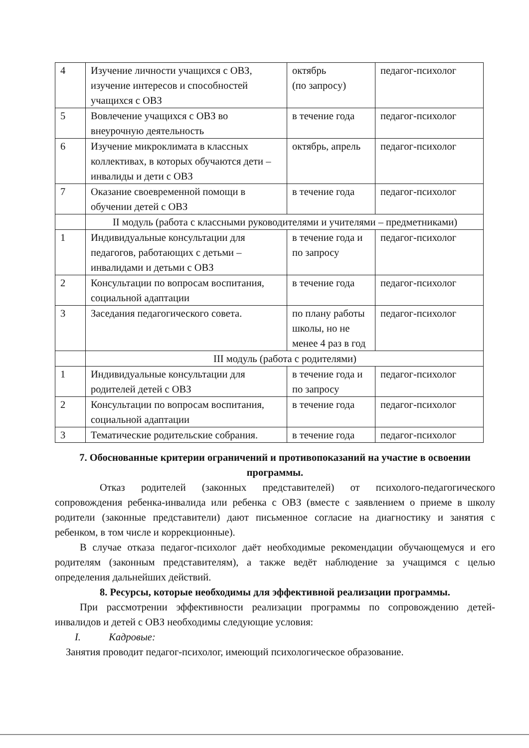| 4 | Изучение личности учащихся с ОВЗ, изучение интересов и способностей учащихся с ОВЗ | октябрь (по запросу) | педагог-психолог |
| 5 | Вовлечение учащихся с ОВЗ во внеурочную деятельность | в течение года | педагог-психолог |
| 6 | Изучение микроклимата в классных коллективах, в которых обучаются дети –инвалиды и дети с ОВЗ | октябрь, апрель | педагог-психолог |
| 7 | Оказание своевременной помощи в обучении детей с ОВЗ | в течение года | педагог-психолог |
| | II модуль (работа с классными руководителями и учителями – предметниками) | | |
| 1 | Индивидуальные консультации для педагогов, работающих с детьми – инвалидами и детьми с ОВЗ | в течение года и по запросу | педагог-психолог |
| 2 | Консультации по вопросам воспитания, социальной адаптации | в течение года | педагог-психолог |
| 3 | Заседания педагогического совета. | по плану работы школы, но не менее 4 раз в год | педагог-психолог |
| | III модуль (работа с родителями) | | |
| 1 | Индивидуальные консультации для родителей детей с ОВЗ | в течение года и по запросу | педагог-психолог |
| 2 | Консультации по вопросам воспитания, социальной адаптации | в течение года | педагог-психолог |
| 3 | Тематические родительские собрания. | в течение года | педагог-психолог |
7. Обоснованные критерии ограничений и противопоказаний на участие в освоении программы.
Отказ родителей (законных представителей) от психолого-педагогического сопровождения ребенка-инвалида или ребенка с ОВЗ (вместе с заявлением о приеме в школу родители (законные представители) дают письменное согласие на диагностику и занятия с ребенком, в том числе и коррекционные).
В случае отказа педагог-психолог даёт необходимые рекомендации обучающемуся и его родителям (законным представителям), а также ведёт наблюдение за учащимся с целью определения дальнейших действий.
8. Ресурсы, которые необходимы для эффективной реализации программы.
При рассмотрении эффективности реализации программы по сопровождению детей-инвалидов и детей с ОВЗ необходимы следующие условия:
I. Кадровые:
Занятия проводит педагог-психолог, имеющий психологическое образование.